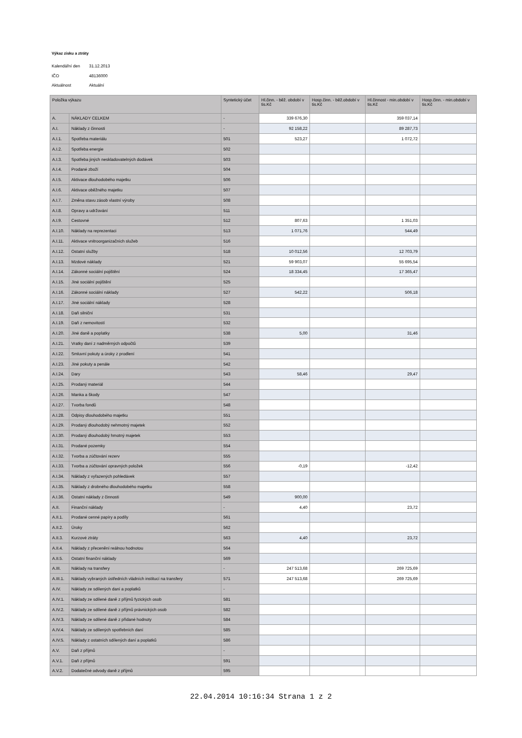Výkaz zisku a ztráty
Kalendářní den 31.12.2013
IČO 48136000
Aktuálnost Aktuální
| Položka výkazu | | Syntetický účet | Hl.činn. - běž. období v tis.Kč | Hosp.činn. - běž.období v tis.Kč | Hl.činnost - min.období v tis.Kč | Hosp.činn. - min.období v tis.Kč |
| --- | --- | --- | --- | --- | --- | --- |
| A. | NÁKLADY CELKEM | - | 339 676,30 | | 359 037,14 | |
| A.I. | Náklady z činnosti | - | 92 158,22 | | 89 287,73 | |
| A.I.1. | Spotřeba materiálu | 501 | 523,27 | | 1 072,72 | |
| A.I.2. | Spotřeba energie | 502 | | | | |
| A.I.3. | Spotřeba jiných neskladovatelných dodávek | 503 | | | | |
| A.I.4. | Prodané zboží | 504 | | | | |
| A.I.5. | Aktivace dlouhodobého majetku | 506 | | | | |
| A.I.6. | Aktivace oběžného majetku | 507 | | | | |
| A.I.7. | Změna stavu zásob vlastní výroby | 508 | | | | |
| A.I.8. | Opravy a udržování | 511 | | | | |
| A.I.9. | Cestovné | 512 | 807,63 | | 1 351,03 | |
| A.I.10. | Náklady na reprezentaci | 513 | 1 071,76 | | 544,49 | |
| A.I.11. | Aktivace vnitroorganizačních služeb | 516 | | | | |
| A.I.12. | Ostatní služby | 518 | 10 012,56 | | 12 703,79 | |
| A.I.13. | Mzdové náklady | 521 | 59 903,07 | | 55 695,54 | |
| A.I.14. | Zákonné sociální pojištění | 524 | 18 334,45 | | 17 365,47 | |
| A.I.15. | Jiné sociální pojištění | 525 | | | | |
| A.I.16. | Zákonné sociální náklady | 527 | 542,22 | | 506,18 | |
| A.I.17. | Jiné sociální náklady | 528 | | | | |
| A.I.18. | Daň silniční | 531 | | | | |
| A.I.19. | Daň z nemovitostí | 532 | | | | |
| A.I.20. | Jiné daně a poplatky | 538 | 5,00 | | 31,46 | |
| A.I.21. | Vratky daní z nadměrných odpočtů | 539 | | | | |
| A.I.22. | Smluvní pokuty a úroky z prodlení | 541 | | | | |
| A.I.23. | Jiné pokuty a penále | 542 | | | | |
| A.I.24. | Dary | 543 | 58,46 | | 29,47 | |
| A.I.25. | Prodaný materiál | 544 | | | | |
| A.I.26. | Manka a škody | 547 | | | | |
| A.I.27. | Tvorba fondů | 548 | | | | |
| A.I.28. | Odpisy dlouhodobého majetku | 551 | | | | |
| A.I.29. | Prodaný dlouhodobý nehmotný majetek | 552 | | | | |
| A.I.30. | Prodaný dlouhodobý hmotný majetek | 553 | | | | |
| A.I.31. | Prodané pozemky | 554 | | | | |
| A.I.32. | Tvorba a zúčtování rezerv | 555 | | | | |
| A.I.33. | Tvorba a zúčtování opravných položek | 556 | -0,19 | | -12,42 | |
| A.I.34. | Náklady z vyřazených pohledávek | 557 | | | | |
| A.I.35. | Náklady z drobného dlouhodobého majetku | 558 | | | | |
| A.I.36. | Ostatní náklady z činnosti | 549 | 900,00 | | | |
| A.II. | Finanční náklady | - | 4,40 | | 23,72 | |
| A.II.1. | Prodané cenné papíry a podíly | 561 | | | | |
| A.II.2. | Úroky | 562 | | | | |
| A.II.3. | Kurzové ztráty | 563 | 4,40 | | 23,72 | |
| A.II.4. | Náklady z přecenění reálnou hodnotou | 564 | | | | |
| A.II.5. | Ostatní finanční náklady | 569 | | | | |
| A.III. | Náklady na transfery | - | 247 513,68 | | 269 725,69 | |
| A.III.1. | Náklady vybraných ústředních vládních institucí na transfery | 571 | 247 513,68 | | 269 725,69 | |
| A.IV. | Náklady ze sdílených daní a poplatků | - | | | | |
| A.IV.1. | Náklady ze sdílené daně z příjmů fyzických osob | 581 | | | | |
| A.IV.2. | Náklady ze sdílené daně z příjmů právnických osob | 582 | | | | |
| A.IV.3. | Náklady ze sdílené daně z přidané hodnoty | 584 | | | | |
| A.IV.4. | Náklady ze sdílených spotřebních daní | 585 | | | | |
| A.IV.5. | Náklady z ostatních sdílených daní a poplatků | 586 | | | | |
| A.V. | Daň z příjmů | - | | | | |
| A.V.1. | Daň z příjmů | 591 | | | | |
| A.V.2. | Dodatečné odvody daně z příjmů | 595 | | | | |
22.04.2014 10:16:34 Strana 1 z 2